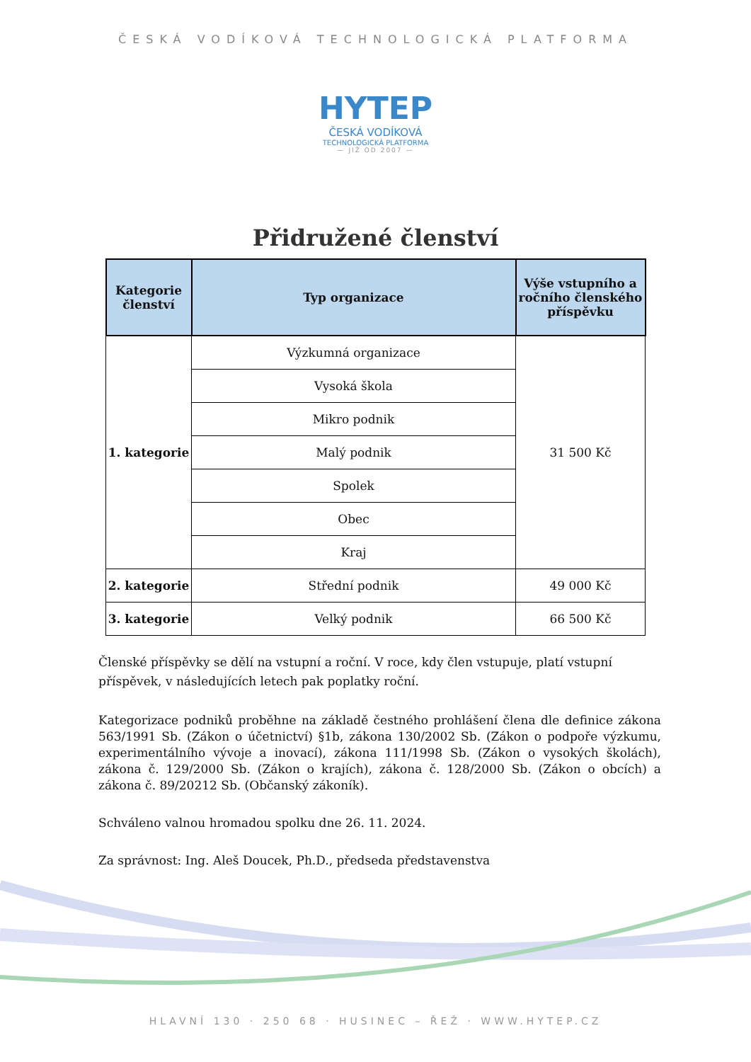ČESKÁ VODÍKOVÁ TECHNOLOGICKÁ PLATFORMA
HYTEP
ČESKÁ VODÍKOVÁ
TECHNOLOGICKÁ PLATFORMA
— JIŽ OD 2007 —
Přidružené členství
| Kategorie členství | Typ organizace | Výše vstupního a ročního členského příspěvku |
| --- | --- | --- |
| 1. kategorie | Výzkumná organizace | 31 500 Kč |
| | Vysoká škola | |
| | Mikro podnik | |
| | Malý podnik | |
| | Spolek | |
| | Obec | |
| | Kraj | |
| 2. kategorie | Střední podnik | 49 000 Kč |
| 3. kategorie | Velký podnik | 66 500 Kč |
Členské příspěvky se dělí na vstupní a roční. V roce, kdy člen vstupuje, platí vstupní příspěvek, v následujících letech pak poplatky roční.
Kategorizace podniků proběhne na základě čestného prohlášení člena dle definice zákona 563/1991 Sb. (Zákon o účetnictví) §1b, zákona 130/2002 Sb. (Zákon o podpoře výzkumu, experimentálního vývoje a inovací), zákona 111/1998 Sb. (Zákon o vysokých školách), zákona č. 129/2000 Sb. (Zákon o krajích), zákona č. 128/2000 Sb. (Zákon o obcích) a zákona č. 89/20212 Sb. (Občanský zákoník).
Schváleno valnou hromadou spolku dne 26. 11. 2024.
Za správnost: Ing. Aleš Doucek, Ph.D., předseda představenstva
HLAVNÍ 130 · 250 68 · HUSINEC – ŘEŽ · WWW.HYTEP.CZ